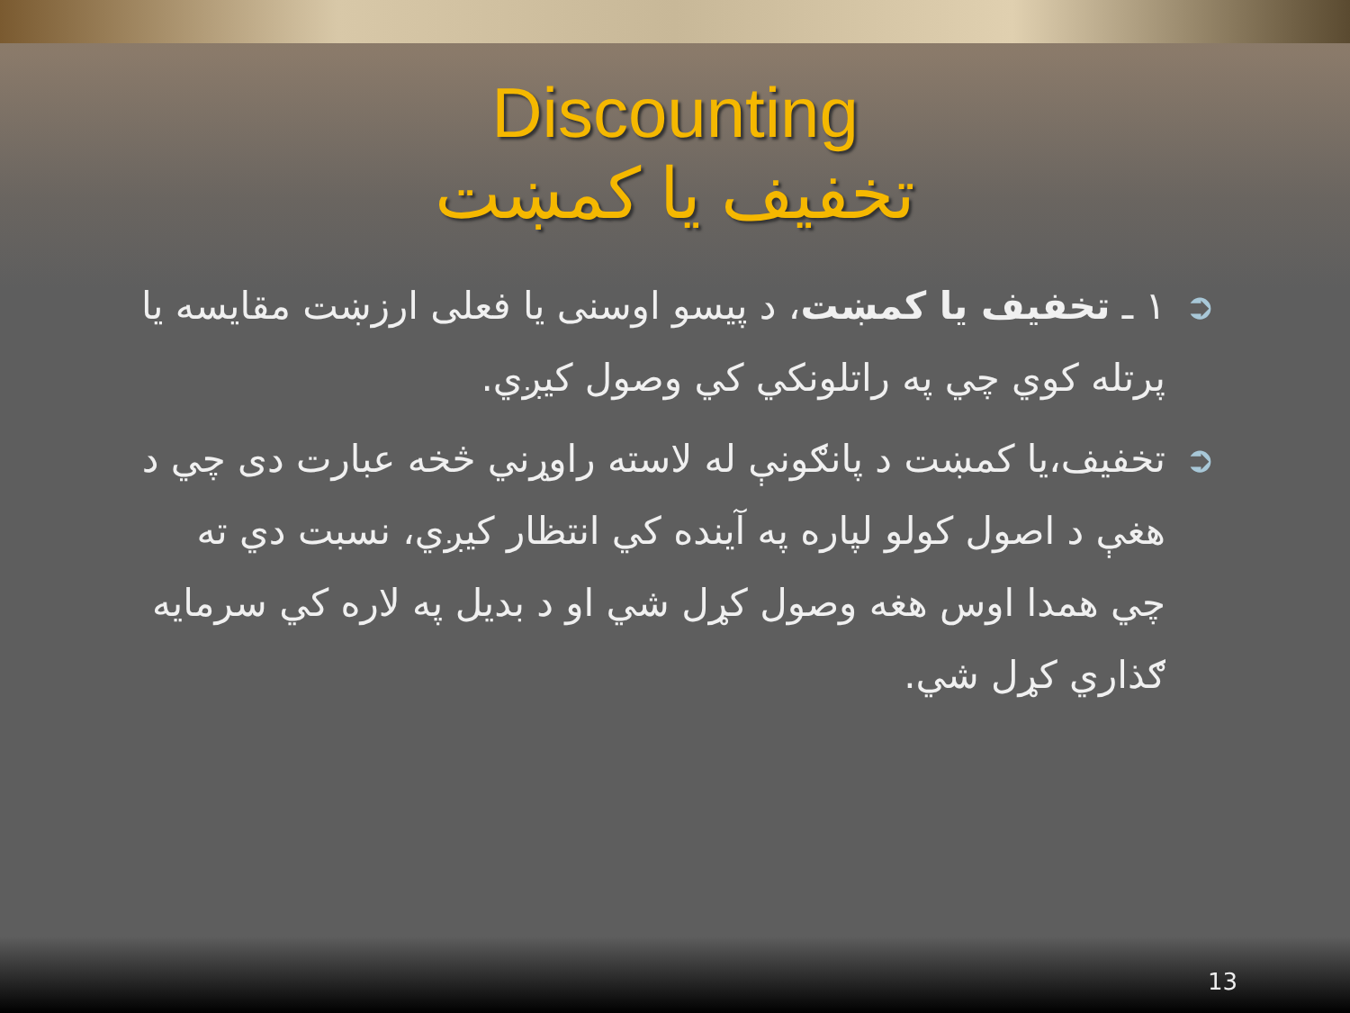Discounting
تخفیف یا کمښت
➲ ۱ ـ تخفیف یا کمښت، د پیسو اوسنی یا فعلی ارزښت مقایسه یا پرتله کوي چي په راتلونکي کي وصول کیږي.
➲ تخفیف،یا کمښت د پانګونې له لاسته راوړني څخه عبارت دی چي د هغې د اصول کولو لپاره په آینده کي انتظار کیږي، نسبت دي ته چي همدا اوس هغه وصول کړل شي او د بدیل په لاره کي سرمایه ګذاري کړل شي.
13